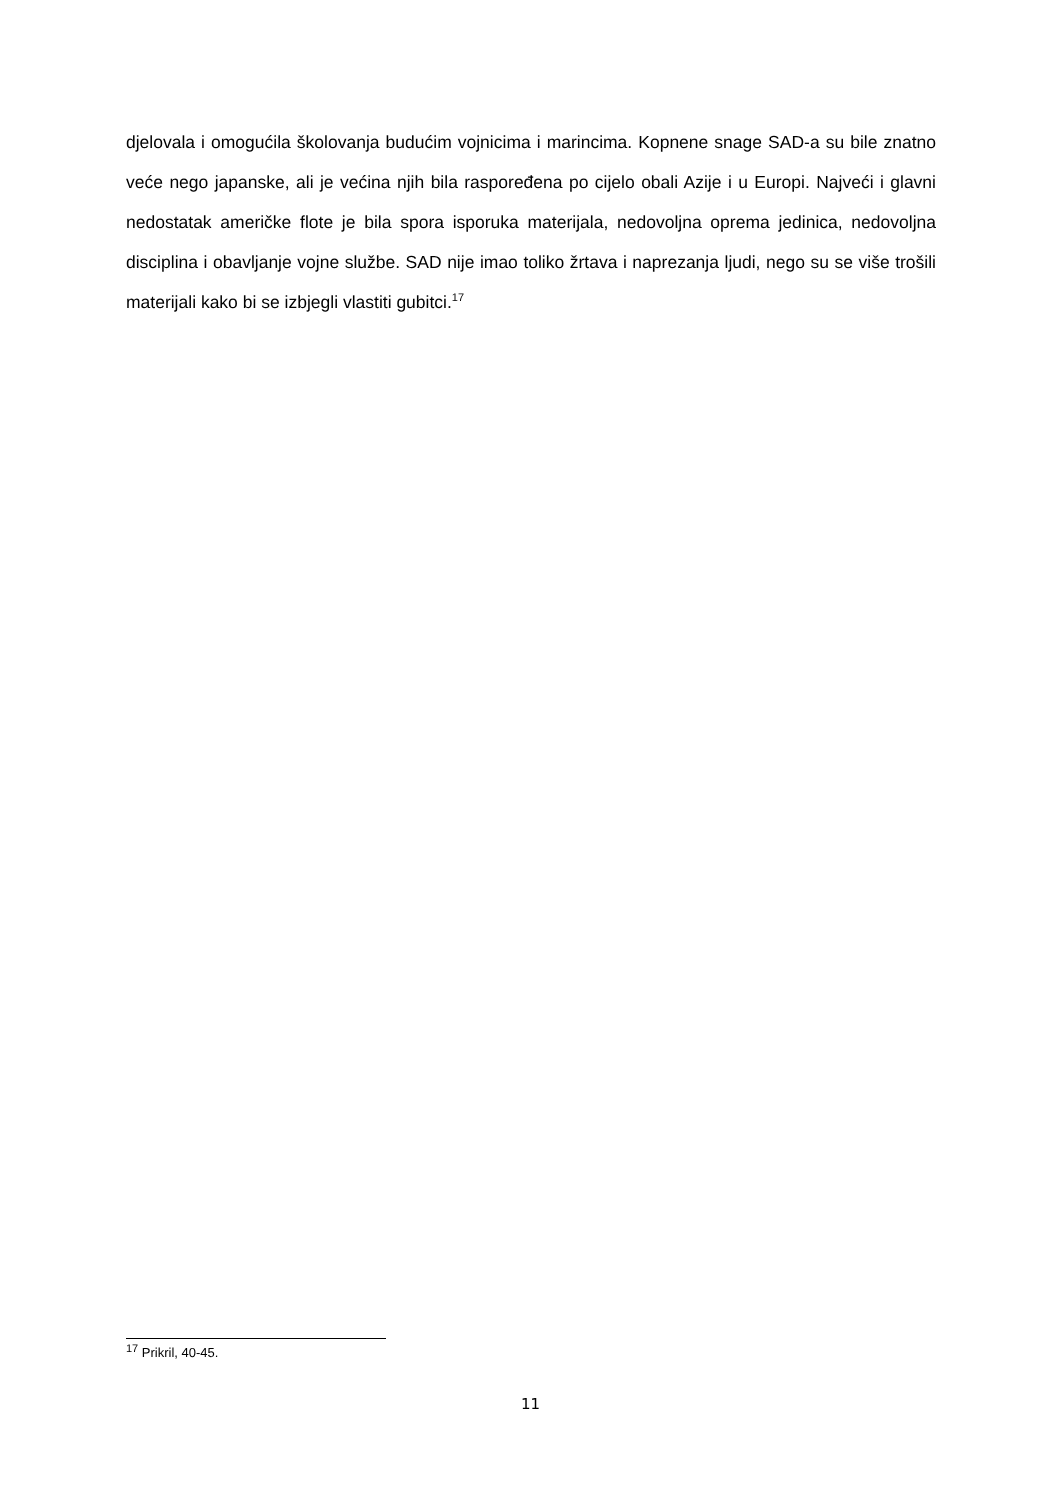djelovala i omogućila školovanja budućim vojnicima i marincima. Kopnene snage SAD-a su bile znatno veće nego japanske, ali je većina njih bila raspoređena po cijelo obali Azije i u Europi. Najveći i glavni nedostatak američke flote je bila spora isporuka materijala, nedovoljna oprema jedinica, nedovoljna disciplina i obavljanje vojne službe. SAD nije imao toliko žrtava i naprezanja ljudi, nego su se više trošili materijali kako bi se izbjegli vlastiti gubitci.<sup>17</sup>
<sup>17</sup> Prikril, 40-45.
11